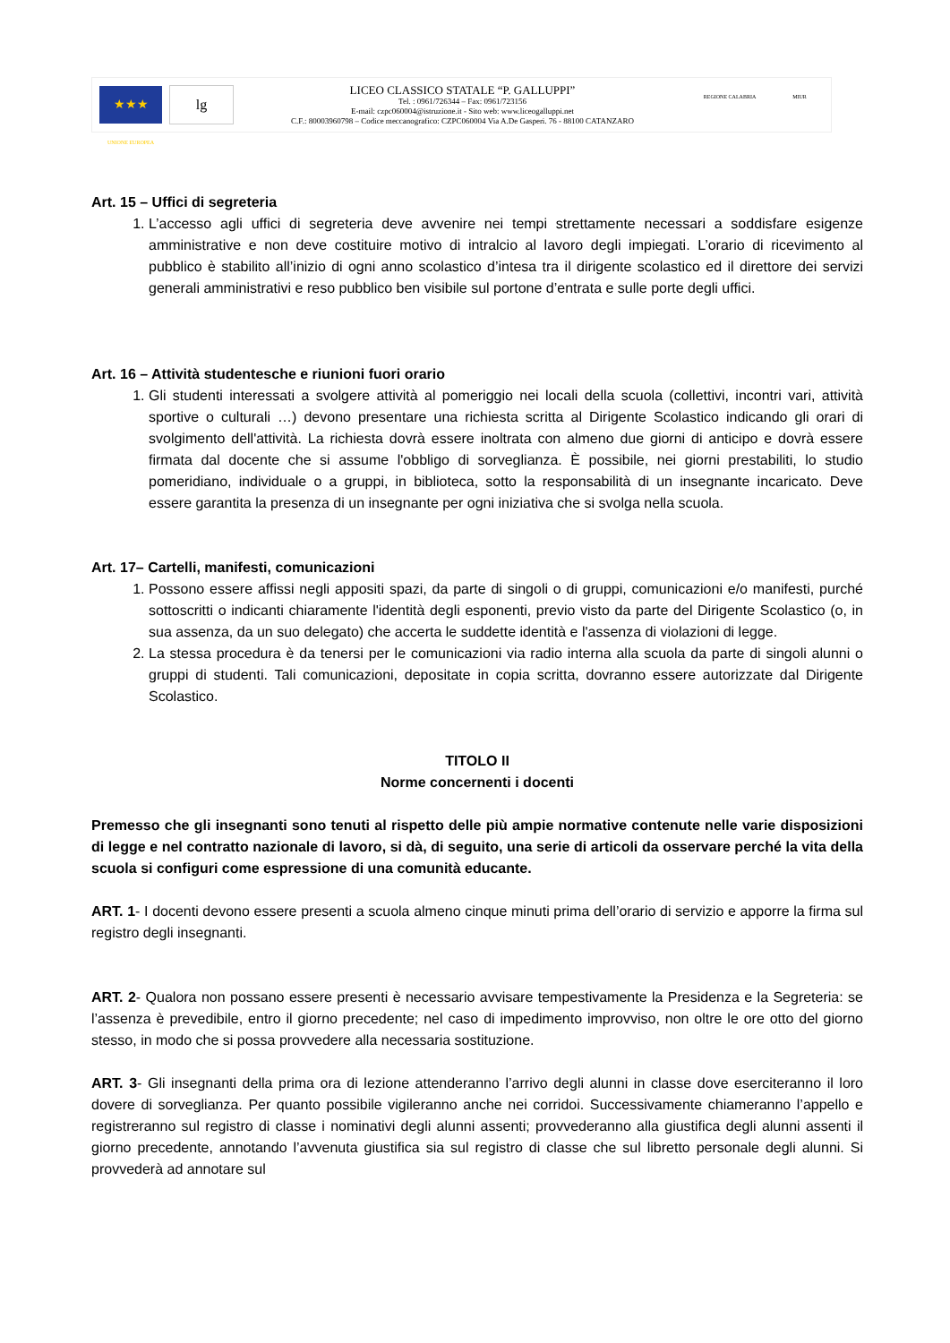★★★
UNIONE EUROPEA
lg
LICEO CLASSICO STATALE “P. GALLUPPI”
Tel. : 0961/726344 – Fax: 0961/723156
E-mail: czpc060004@istruzione.it - Sito web: www.liceogalluppi.net
C.F.: 80003960798 – Codice meccanografico: CZPC060004 Via A.De Gasperi. 76 - 88100 CATANZARO
REGIONE CALABRIA MIUR
Art. 15 – Uffici di segreteria
1. L’accesso agli uffici di segreteria deve avvenire nei tempi strettamente necessari a soddisfare esigenze amministrative e non deve costituire motivo di intralcio al lavoro degli impiegati. L’orario di ricevimento al pubblico è stabilito all’inizio di ogni anno scolastico d’intesa tra il dirigente scolastico ed il direttore dei servizi generali amministrativi e reso pubblico ben visibile sul portone d’entrata e sulle porte degli uffici.
Art. 16 – Attività studentesche e riunioni fuori orario
1. Gli studenti interessati a svolgere attività al pomeriggio nei locali della scuola (collettivi, incontri vari, attività sportive o culturali …) devono presentare una richiesta scritta al Dirigente Scolastico indicando gli orari di svolgimento dell'attività. La richiesta dovrà essere inoltrata con almeno due giorni di anticipo e dovrà essere firmata dal docente che si assume l'obbligo di sorveglianza. È possibile, nei giorni prestabiliti, lo studio pomeridiano, individuale o a gruppi, in biblioteca, sotto la responsabilità di un insegnante incaricato. Deve essere garantita la presenza di un insegnante per ogni iniziativa che si svolga nella scuola.
Art. 17– Cartelli, manifesti, comunicazioni
1. Possono essere affissi negli appositi spazi, da parte di singoli o di gruppi, comunicazioni e/o manifesti, purché sottoscritti o indicanti chiaramente l'identità degli esponenti, previo visto da parte del Dirigente Scolastico (o, in sua assenza, da un suo delegato) che accerta le suddette identità e l'assenza di violazioni di legge.
2. La stessa procedura è da tenersi per le comunicazioni via radio interna alla scuola da parte di singoli alunni o gruppi di studenti. Tali comunicazioni, depositate in copia scritta, dovranno essere autorizzate dal Dirigente Scolastico.
TITOLO II
Norme concernenti i docenti
Premesso che gli insegnanti sono tenuti al rispetto delle più ampie normative contenute nelle varie disposizioni di legge e nel contratto nazionale di lavoro, si dà, di seguito, una serie di articoli da osservare perché la vita della scuola si configuri come espressione di una comunità educante.
ART. 1- I docenti devono essere presenti a scuola almeno cinque minuti prima dell’orario di servizio e apporre la firma sul registro degli insegnanti.
ART. 2- Qualora non possano essere presenti è necessario avvisare tempestivamente la Presidenza e la Segreteria: se l’assenza è prevedibile, entro il giorno precedente; nel caso di impedimento improvviso, non oltre le ore otto del giorno stesso, in modo che si possa provvedere alla necessaria sostituzione.
ART. 3- Gli insegnanti della prima ora di lezione attenderanno l’arrivo degli alunni in classe dove eserciteranno il loro dovere di sorveglianza. Per quanto possibile vigileranno anche nei corridoi. Successivamente chiameranno l’appello e registreranno sul registro di classe i nominativi degli alunni assenti; provvederanno alla giustifica degli alunni assenti il giorno precedente, annotando l’avvenuta giustifica sia sul registro di classe che sul libretto personale degli alunni. Si provvederà ad annotare sul